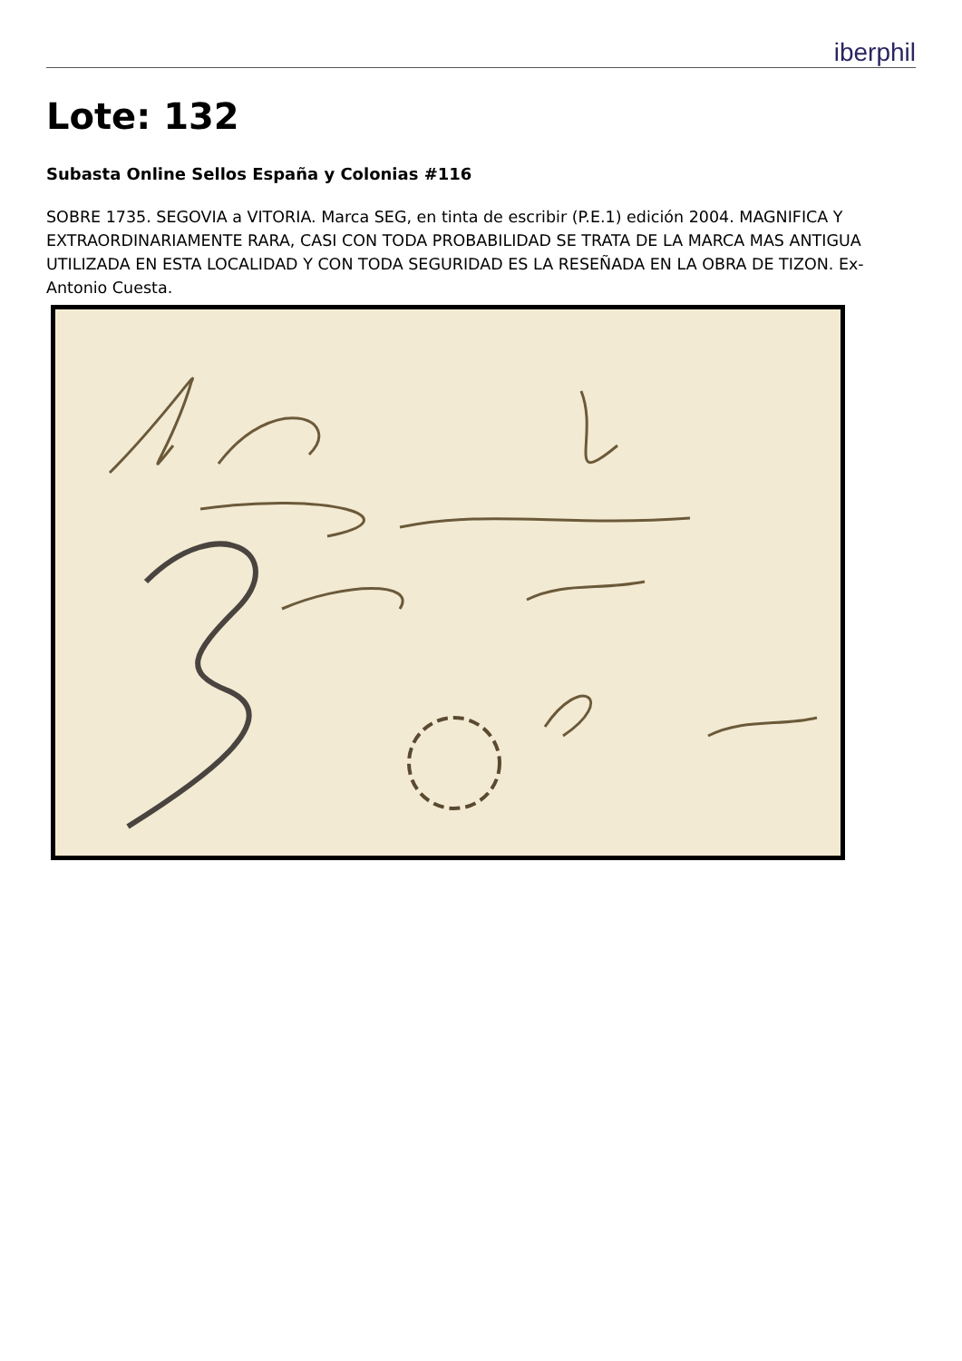iberphil
Lote: 132
Subasta Online Sellos España y Colonias #116
SOBRE 1735. SEGOVIA a VITORIA. Marca SEG, en tinta de escribir (P.E.1) edición 2004. MAGNIFICA Y EXTRAORDINARIAMENTE RARA, CASI CON TODA PROBABILIDAD SE TRATA DE LA MARCA MAS ANTIGUA UTILIZADA EN ESTA LOCALIDAD Y CON TODA SEGURIDAD ES LA RESEÑADA EN LA OBRA DE TIZON. Ex-Antonio Cuesta.